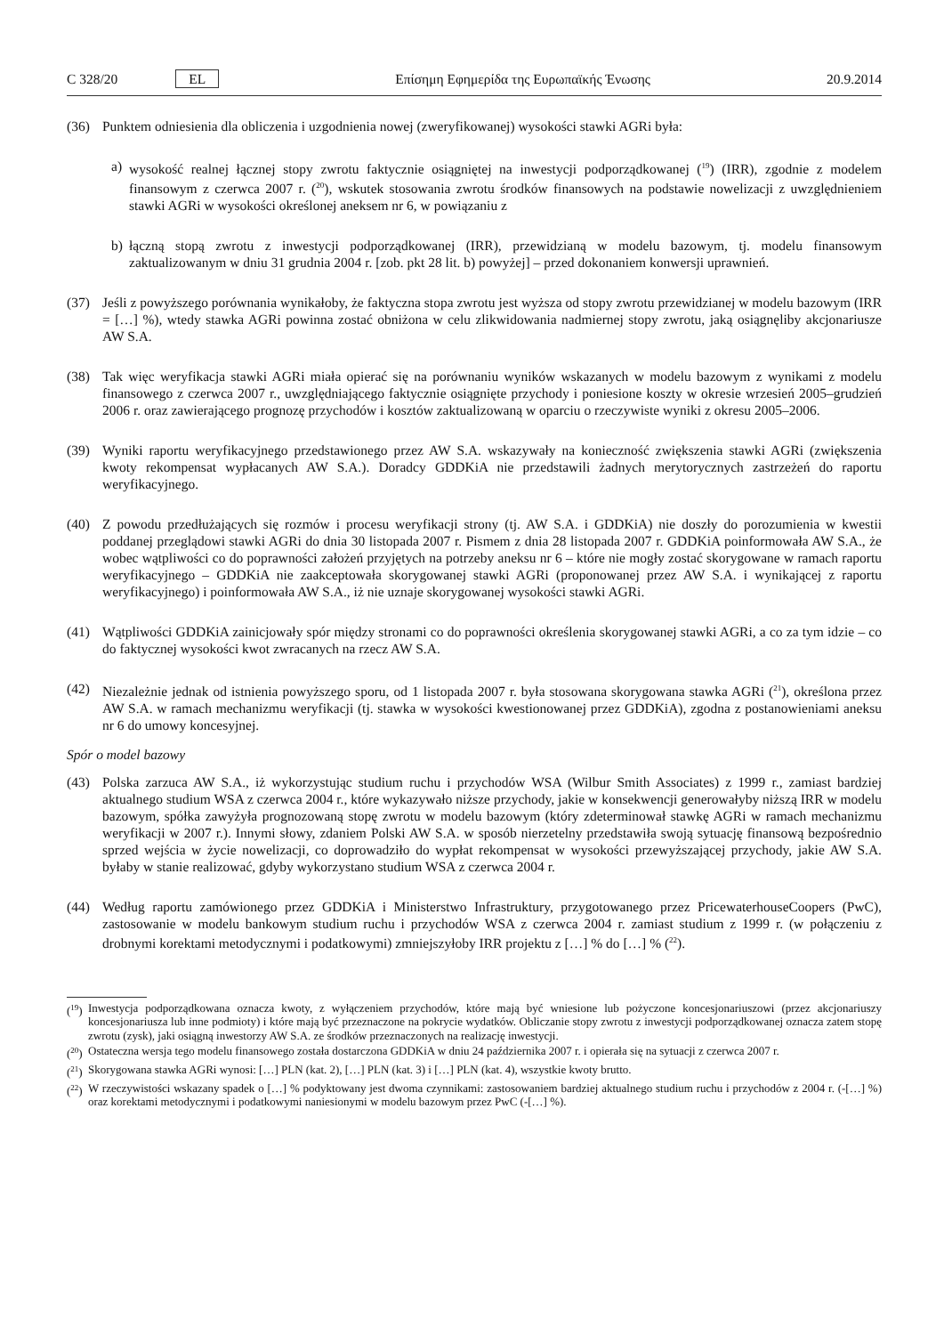C 328/20 EL Επίσημη Εφημερίδα της Ευρωπαϊκής Ένωσης 20.9.2014
(36) Punktem odniesienia dla obliczenia i uzgodnienia nowej (zweryfikowanej) wysokości stawki AGRi była:
a) wysokość realnej łącznej stopy zwrotu faktycznie osiągniętej na inwestycji podporządkowanej (<sup>19</sup>) (IRR), zgodnie z modelem finansowym z czerwca 2007 r. (<sup>20</sup>), wskutek stosowania zwrotu środków finansowych na podstawie nowelizacji z uwzględnieniem stawki AGRi w wysokości określonej aneksem nr 6, w powiązaniu z
b) łączną stopą zwrotu z inwestycji podporządkowanej (IRR), przewidzianą w modelu bazowym, tj. modelu finansowym zaktualizowanym w dniu 31 grudnia 2004 r. [zob. pkt 28 lit. b) powyżej] – przed dokonaniem konwersji uprawnień.
(37) Jeśli z powyższego porównania wynikałoby, że faktyczna stopa zwrotu jest wyższa od stopy zwrotu przewidzianej w modelu bazowym (IRR = […] %), wtedy stawka AGRi powinna zostać obniżona w celu zlikwidowania nadmiernej stopy zwrotu, jaką osiągnęliby akcjonariusze AW S.A.
(38) Tak więc weryfikacja stawki AGRi miała opierać się na porównaniu wyników wskazanych w modelu bazowym z wynikami z modelu finansowego z czerwca 2007 r., uwzględniającego faktycznie osiągnięte przychody i poniesione koszty w okresie wrzesień 2005–grudzień 2006 r. oraz zawierającego prognozę przychodów i kosztów zaktualizowaną w oparciu o rzeczywiste wyniki z okresu 2005–2006.
(39) Wyniki raportu weryfikacyjnego przedstawionego przez AW S.A. wskazywały na konieczność zwiększenia stawki AGRi (zwiększenia kwoty rekompensat wypłacanych AW S.A.). Doradcy GDDKiA nie przedstawili żadnych merytorycznych zastrzeżeń do raportu weryfikacyjnego.
(40) Z powodu przedłużających się rozmów i procesu weryfikacji strony (tj. AW S.A. i GDDKiA) nie doszły do porozumienia w kwestii poddanej przeglądowi stawki AGRi do dnia 30 listopada 2007 r. Pismem z dnia 28 listopada 2007 r. GDDKiA poinformowała AW S.A., że wobec wątpliwości co do poprawności założeń przyjętych na potrzeby aneksu nr 6 – które nie mogły zostać skorygowane w ramach raportu weryfikacyjnego – GDDKiA nie zaakceptowała skorygowanej stawki AGRi (proponowanej przez AW S.A. i wynikającej z raportu weryfikacyjnego) i poinformowała AW S.A., iż nie uznaje skorygowanej wysokości stawki AGRi.
(41) Wątpliwości GDDKiA zainicjowały spór między stronami co do poprawności określenia skorygowanej stawki AGRi, a co za tym idzie – co do faktycznej wysokości kwot zwracanych na rzecz AW S.A.
(42) Niezależnie jednak od istnienia powyższego sporu, od 1 listopada 2007 r. była stosowana skorygowana stawka AGRi (<sup>21</sup>), określona przez AW S.A. w ramach mechanizmu weryfikacji (tj. stawka w wysokości kwestionowanej przez GDDKiA), zgodna z postanowieniami aneksu nr 6 do umowy koncesyjnej.
Spór o model bazowy
(43) Polska zarzuca AW S.A., iż wykorzystując studium ruchu i przychodów WSA (Wilbur Smith Associates) z 1999 r., zamiast bardziej aktualnego studium WSA z czerwca 2004 r., które wykazywało niższe przychody, jakie w konsekwencji generowałyby niższą IRR w modelu bazowym, spółka zawyżyła prognozowaną stopę zwrotu w modelu bazowym (który zdeterminował stawkę AGRi w ramach mechanizmu weryfikacji w 2007 r.). Innymi słowy, zdaniem Polski AW S.A. w sposób nierzetelny przedstawiła swoją sytuację finansową bezpośrednio sprzed wejścia w życie nowelizacji, co doprowadziło do wypłat rekompensat w wysokości przewyższającej przychody, jakie AW S.A. byłaby w stanie realizować, gdyby wykorzystano studium WSA z czerwca 2004 r.
(44) Według raportu zamówionego przez GDDKiA i Ministerstwo Infrastruktury, przygotowanego przez PricewaterhouseCoopers (PwC), zastosowanie w modelu bankowym studium ruchu i przychodów WSA z czerwca 2004 r. zamiast studium z 1999 r. (w połączeniu z drobnymi korektami metodycznymi i podatkowymi) zmniejszyłoby IRR projektu z […] % do […] % (<sup>22</sup>).
(<sup>19</sup>) Inwestycja podporządkowana oznacza kwoty, z wyłączeniem przychodów, które mają być wniesione lub pożyczone koncesjonariuszowi (przez akcjonariuszy koncesjonariusza lub inne podmioty) i które mają być przeznaczone na pokrycie wydatków. Obliczanie stopy zwrotu z inwestycji podporządkowanej oznacza zatem stopę zwrotu (zysk), jaki osiągną inwestorzy AW S.A. ze środków przeznaczonych na realizację inwestycji.
(<sup>20</sup>) Ostateczna wersja tego modelu finansowego została dostarczona GDDKiA w dniu 24 października 2007 r. i opierała się na sytuacji z czerwca 2007 r.
(<sup>21</sup>) Skorygowana stawka AGRi wynosi: […] PLN (kat. 2), […] PLN (kat. 3) i […] PLN (kat. 4), wszystkie kwoty brutto.
(<sup>22</sup>) W rzeczywistości wskazany spadek o […] % podyktowany jest dwoma czynnikami: zastosowaniem bardziej aktualnego studium ruchu i przychodów z 2004 r. (-[…] %) oraz korektami metodycznymi i podatkowymi naniesionymi w modelu bazowym przez PwC (-[…] %).